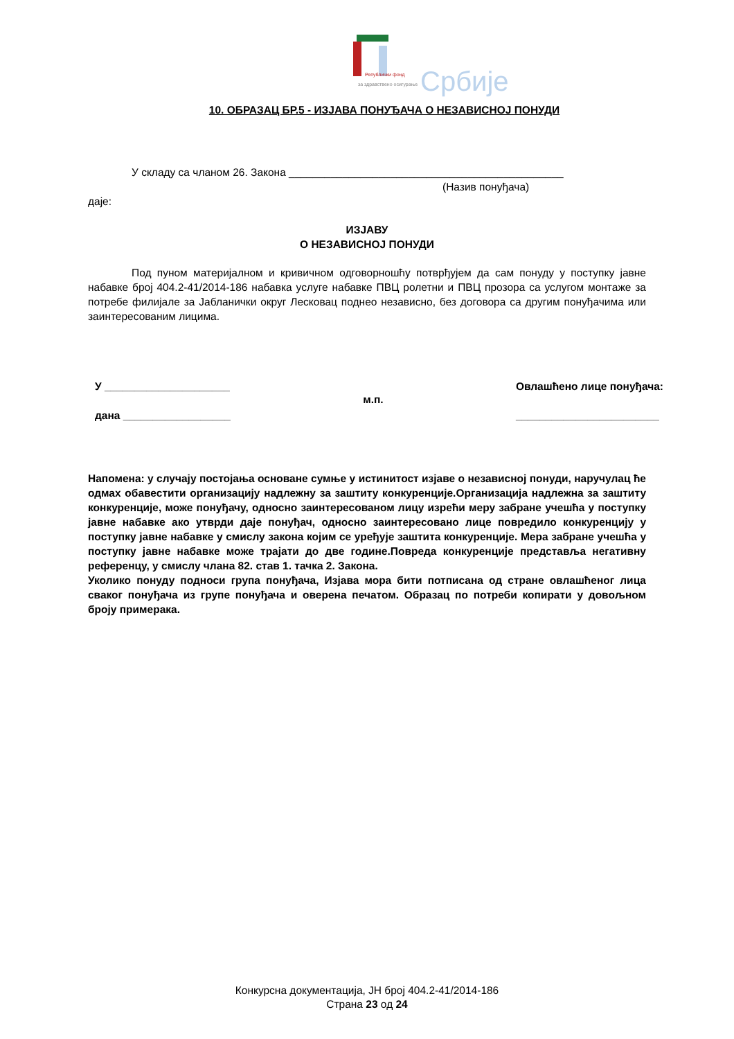Републички фонд
за здравствено осигурање Србије
10. ОБРАЗАЦ БР.5 - ИЗЈАВА ПОНУЂАЧА О НЕЗАВИСНОЈ ПОНУДИ
У складу са чланом 26. Закона ______________________________________________
(Назив понуђача)
даје:
ИЗЈАВУ
О НЕЗАВИСНОЈ ПОНУДИ
Под пуном материјалном и кривичном одговорношћу потврђујем да сам понуду у поступку јавне набавке број 404.2-41/2014-186 набавка услуге набавке ПВЦ ролетни и ПВЦ прозора са услугом монтаже за потребе филијале за Јабланички округ Лесковац поднео независно, без договора са другим понуђачима или заинтересованим лицима.
У _____________________
дана __________________
м.п.
Овлашћено лице понуђача:
________________________
Напомена: у случају постојања основане сумње у истинитост изјаве о независној понуди, наручулац ће одмах обавестити организацију надлежну за заштиту конкуренције.Организација надлежна за заштиту конкуренције, може понуђачу, односно заинтересованом лицу изрећи меру забране учешћа у поступку јавне набавке ако утврди даје понуђач, односно заинтересовано лице повредило конкуренцију у поступку јавне набавке у смислу закона којим се уређује заштита конкуренције. Мера забране учешћа у поступку јавне набавке може трајати до две године.Повреда конкуренције представља негативну референцу, у смислу члана 82. став 1. тачка 2. Закона.
Уколико понуду подноси група понуђача, Изјава мора бити потписана од стране овлашћеног лица сваког понуђача из групе понуђача и оверена печатом. Образац по потреби копирати у довољном броју примерака.
Конкурсна документација, ЈН број 404.2-41/2014-186
Страна 23 од 24